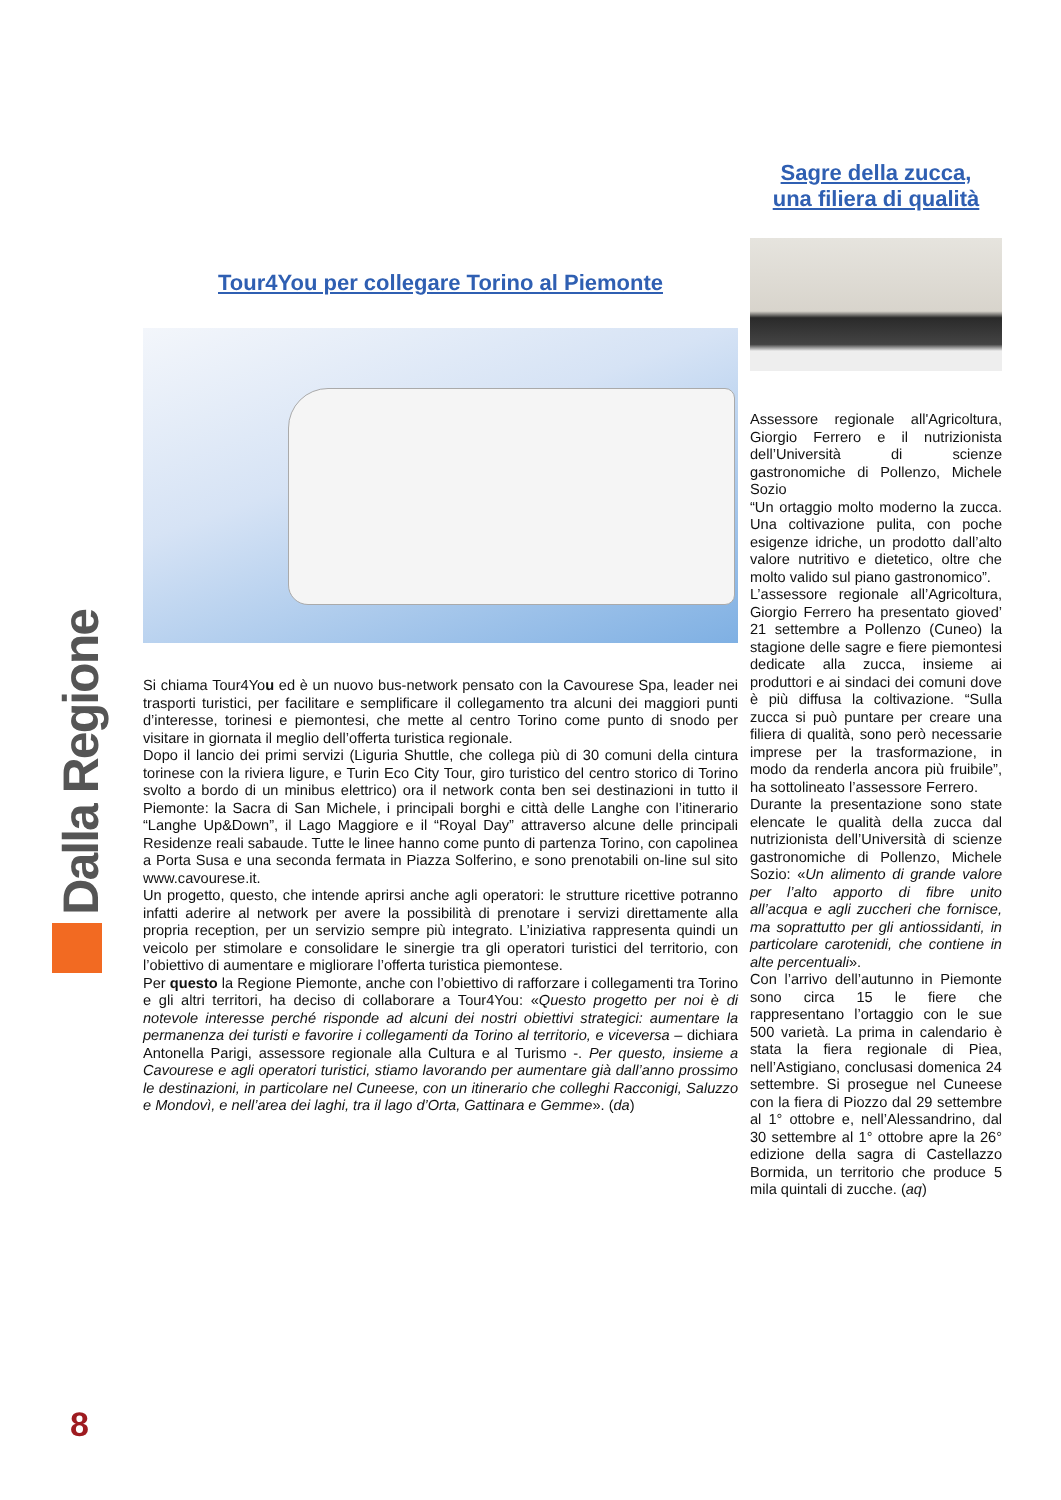Dalla Regione
Tour4You per collegare Torino al Piemonte
Si chiama Tour4You ed è un nuovo bus-network pensato con la Cavourese Spa, leader nei trasporti turistici, per facilitare e semplificare il collegamento tra alcuni dei maggiori punti d’interesse, torinesi e piemontesi, che mette al centro Torino come punto di snodo per visitare in giornata il meglio dell’offerta turistica regionale.
Dopo il lancio dei primi servizi (Liguria Shuttle, che collega più di 30 comuni della cintura torinese con la riviera ligure, e Turin Eco City Tour, giro turistico del centro storico di Torino svolto a bordo di un minibus elettrico) ora il network conta ben sei destinazioni in tutto il Piemonte: la Sacra di San Michele, i principali borghi e città delle Langhe con l’itinerario “Langhe Up&Down”, il Lago Maggiore e il “Royal Day” attraverso alcune delle principali Residenze reali sabaude. Tutte le linee hanno come punto di partenza Torino, con capolinea a Porta Susa e una seconda fermata in Piazza Solferino, e sono prenotabili on-line sul sito www.cavourese.it.
Un progetto, questo, che intende aprirsi anche agli operatori: le strutture ricettive potranno infatti aderire al network per avere la possibilità di prenotare i servizi direttamente alla propria reception, per un servizio sempre più integrato. L’iniziativa rappresenta quindi un veicolo per stimolare e consolidare le sinergie tra gli operatori turistici del territorio, con l’obiettivo di aumentare e migliorare l’offerta turistica piemontese.
Per questo la Regione Piemonte, anche con l’obiettivo di rafforzare i collegamenti tra Torino e gli altri territori, ha deciso di collaborare a Tour4You: «Questo progetto per noi è di notevole interesse perché risponde ad alcuni dei nostri obiettivi strategici: aumentare la permanenza dei turisti e favorire i collegamenti da Torino al territorio, e viceversa – dichiara Antonella Parigi, assessore regionale alla Cultura e al Turismo -. Per questo, insieme a Cavourese e agli operatori turistici, stiamo lavorando per aumentare già dall’anno prossimo le destinazioni, in particolare nel Cuneese, con un itinerario che colleghi Racconigi, Saluzzo e Mondovì, e nell’area dei laghi, tra il lago d’Orta, Gattinara e Gemme». (da)
Sagre della zucca,
una filiera di qualità
Assessore regionale all'Agricoltura, Giorgio Ferrero e il nutrizionista dell’Università di scienze gastronomiche di Pollenzo, Michele Sozio
“Un ortaggio molto moderno la zucca. Una coltivazione pulita, con poche esigenze idriche, un prodotto dall’alto valore nutritivo e dietetico, oltre che molto valido sul piano gastronomico”.
L’assessore regionale all’Agricoltura, Giorgio Ferrero ha presentato gioved’ 21 settembre a Pollenzo (Cuneo) la stagione delle sagre e fiere piemontesi dedicate alla zucca, insieme ai produttori e ai sindaci dei comuni dove è più diffusa la coltivazione. “Sulla zucca si può puntare per creare una filiera di qualità, sono però necessarie imprese per la trasformazione, in modo da renderla ancora più fruibile”, ha sottolineato l’assessore Ferrero.
Durante la presentazione sono state elencate le qualità della zucca dal nutrizionista dell’Università di scienze gastronomiche di Pollenzo, Michele Sozio: «Un alimento di grande valore per l’alto apporto di fibre unito all’acqua e agli zuccheri che fornisce, ma soprattutto per gli antiossidanti, in particolare carotenidi, che contiene in alte percentuali».
Con l’arrivo dell’autunno in Piemonte sono circa 15 le fiere che rappresentano l’ortaggio con le sue 500 varietà. La prima in calendario è stata la fiera regionale di Piea, nell’Astigiano, conclusasi domenica 24 settembre. Si prosegue nel Cuneese con la fiera di Piozzo dal 29 settembre al 1° ottobre e, nell’Alessandrino, dal 30 settembre al 1° ottobre apre la 26° edizione della sagra di Castellazzo Bormida, un territorio che produce 5 mila quintali di zucche. (aq)
8